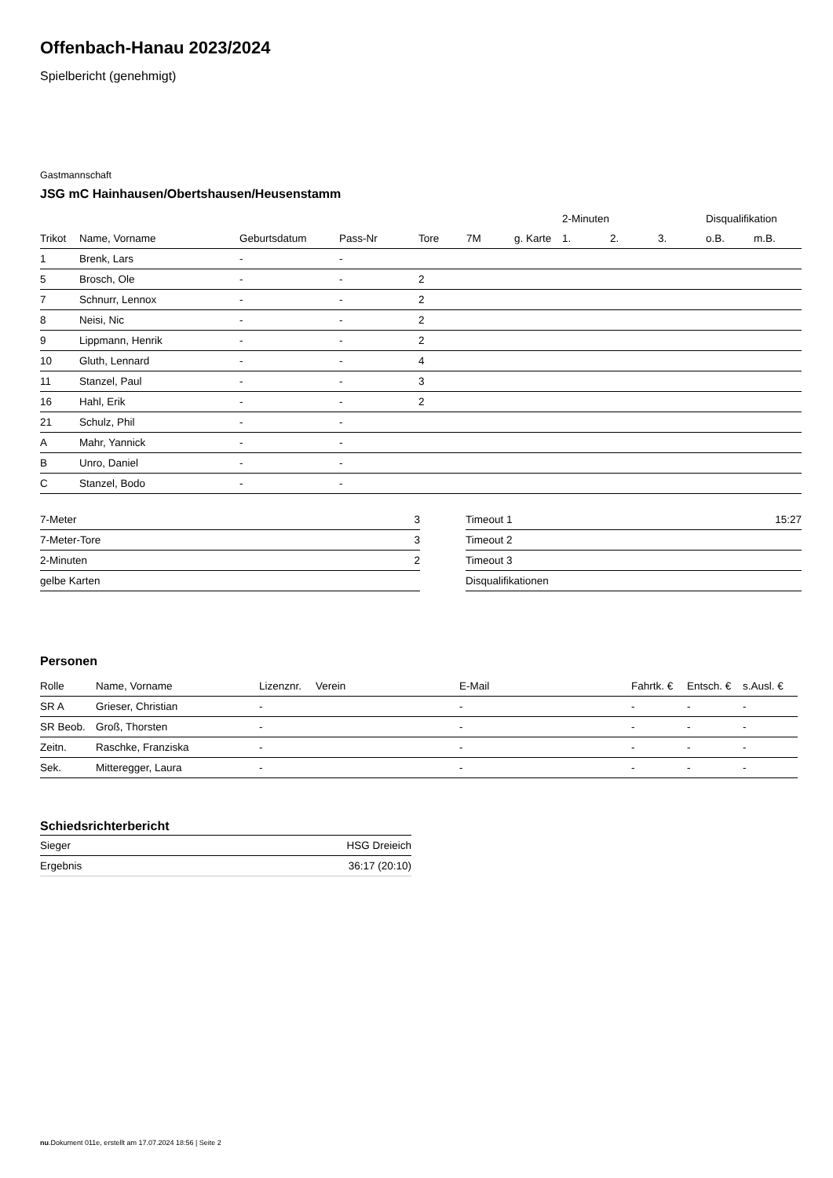Offenbach-Hanau 2023/2024
Spielbericht (genehmigt)
Gastmannschaft
JSG mC Hainhausen/Obertshausen/Heusenstamm
| | | | | | | | 2-Minuten | | | Disqualifikation | |
| --- | --- | --- | --- | --- | --- | --- | --- | --- | --- | --- | --- |
| Trikot | Name, Vorname | Geburtsdatum | Pass-Nr | Tore | 7M | g. Karte | 1. | 2. | 3. | o.B. | m.B. |
| 1 | Brenk, Lars | - | - | | | | | | | | |
| 5 | Brosch, Ole | - | - | 2 | | | | | | | |
| 7 | Schnurr, Lennox | - | - | 2 | | | | | | | |
| 8 | Neisi, Nic | - | - | 2 | | | | | | | |
| 9 | Lippmann, Henrik | - | - | 2 | | | | | | | |
| 10 | Gluth, Lennard | - | - | 4 | | | | | | | |
| 11 | Stanzel, Paul | - | - | 3 | | | | | | | |
| 16 | Hahl, Erik | - | - | 2 | | | | | | | |
| 21 | Schulz, Phil | - | - | | | | | | | | |
| A | Mahr, Yannick | - | - | | | | | | | | |
| B | Unro, Daniel | - | - | | | | | | | | |
| C | Stanzel, Bodo | - | - | | | | | | | | |
| 7-Meter | 3 |
| 7-Meter-Tore | 3 |
| 2-Minuten | 2 |
| gelbe Karten | |
| Timeout 1 | 15:27 |
| Timeout 2 | |
| Timeout 3 | |
| Disqualifikationen | |
Personen
| Rolle | Name, Vorname | Lizenznr. | Verein | E-Mail | Fahrtk. € | Entsch. € | s.Ausl. € |
| --- | --- | --- | --- | --- | --- | --- | --- |
| SR A | Grieser, Christian | - | | - | - | - | - |
| SR Beob. | Groß, Thorsten | - | | - | - | - | - |
| Zeitn. | Raschke, Franziska | - | | - | - | - | - |
| Sek. | Mitteregger, Laura | - | | - | - | - | - |
Schiedsrichterbericht
| Sieger | HSG Dreieich |
| Ergebnis | 36:17 (20:10) |
nu.Dokument 011e, erstellt am 17.07.2024 18:56 | Seite 2